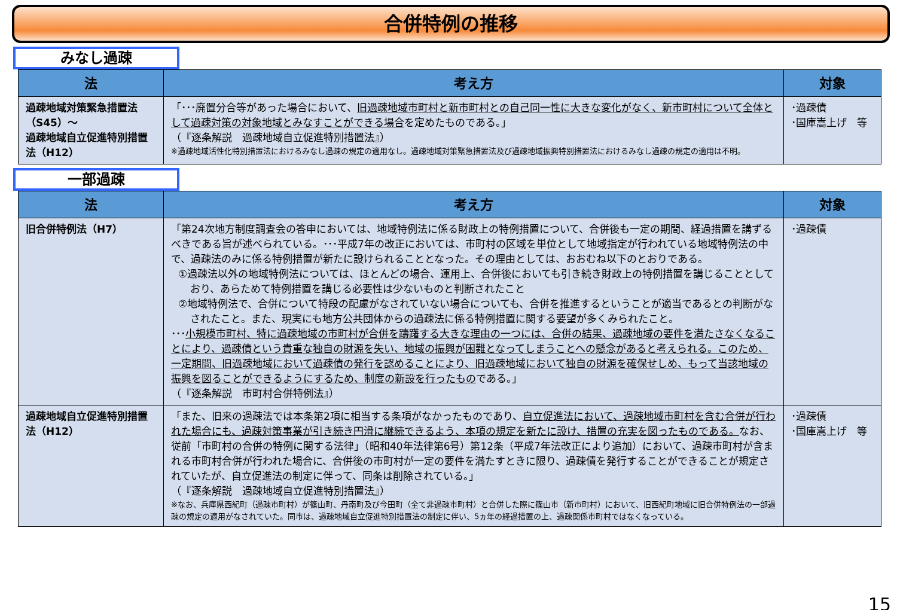合併特例の推移
みなし過疎
| 法 | 考え方 | 対象 |
| --- | --- | --- |
| 過疎地域対策緊急措置法（S45）～ 過疎地域自立促進特別措置法（H12） | 「･･･廃置分合等があった場合において、 旧過疎地域市町村と新市町村との自己同一性に大きな変化がなく、新市町村について全体として過疎対策の対象地域とみなすことができる場合 を定めたものである。」 （『逐条解説 過疎地域自立促進特別措置法』） ※過疎地域活性化特別措置法におけるみなし過疎の規定の適用なし。過疎地域対策緊急措置法及び過疎地域振興特別措置法におけるみなし過疎の規定の適用は不明。 | ･過疎債 ･国庫嵩上げ 等 |
一部過疎
| 法 | 考え方 | 対象 |
| --- | --- | --- |
| 旧合併特例法（H7） | 「第24次地方制度調査会の答申においては、地域特例法に係る財政上の特例措置について、合併後も一定の期間、経過措置を講ずるべきである旨が述べられている。･･･平成7年の改正においては、市町村の区域を単位として地域指定が行われている地域特例法の中で、過疎法のみに係る特例措置が新たに設けられることとなった。その理由としては、おおむね以下のとおりである。 ①過疎法以外の地域特例法については、ほとんどの場合、運用上、合併後においても引き続き財政上の特例措置を講じることとしており、あらためて特例措置を講じる必要性は少ないものと判断されたこと ②地域特例法で、合併について特段の配慮がなされていない場合についても、合併を推進するということが適当であるとの判断がなされたこと。また、現実にも地方公共団体からの過疎法に係る特例措置に関する要望が多くみられたこと。 ･･･ 小規模市町村、特に過疎地域の市町村が合併を躊躇する大きな理由の一つには、合併の結果、過疎地域の要件を満たさなくなることにより、過疎債という貴重な独自の財源を失い、地域の振興が困難となってしまうことへの懸念があると考えられる。このため、一定期間、旧過疎地域において過疎債の発行を認めることにより、旧過疎地域において独自の財源を確保せしめ、もって当該地域の振興を図ることができるようにするため、制度の新設を行ったもの である。」 （『逐条解説 市町村合併特例法』） | ･過疎債 |
| 過疎地域自立促進特別措置法（H12） | 「また、旧来の過疎法では本条第2項に相当する条項がなかったものであり、 自立促進法において、過疎地域市町村を含む合併が行われた場合にも、過疎対策事業が引き続き円滑に継続できるよう、本項の規定を新たに設け、措置の充実を図ったものである。 なお、従前「市町村の合併の特例に関する法律」（昭和40年法律第6号）第12条（平成7年法改正により追加）において、過疎市町村が含まれる市町村合併が行われた場合に、合併後の市町村が一定の要件を満たすときに限り、過疎債を発行することができることが規定されていたが、自立促進法の制定に伴って、同条は削除されている。」 （『逐条解説 過疎地域自立促進特別措置法』） ※なお、兵庫県西紀町（過疎市町村）が篠山町、丹南町及び今田町（全て非過疎市町村）と合併した際に篠山市（新市町村）において、旧西紀町地域に旧合併特例法の一部過疎の規定の適用がなされていた。同市は、過疎地域自立促進特別措置法の制定に伴い、5ヵ年の経過措置の上、過疎関係市町村ではなくなっている。 | ･過疎債 ･国庫嵩上げ 等 |
15